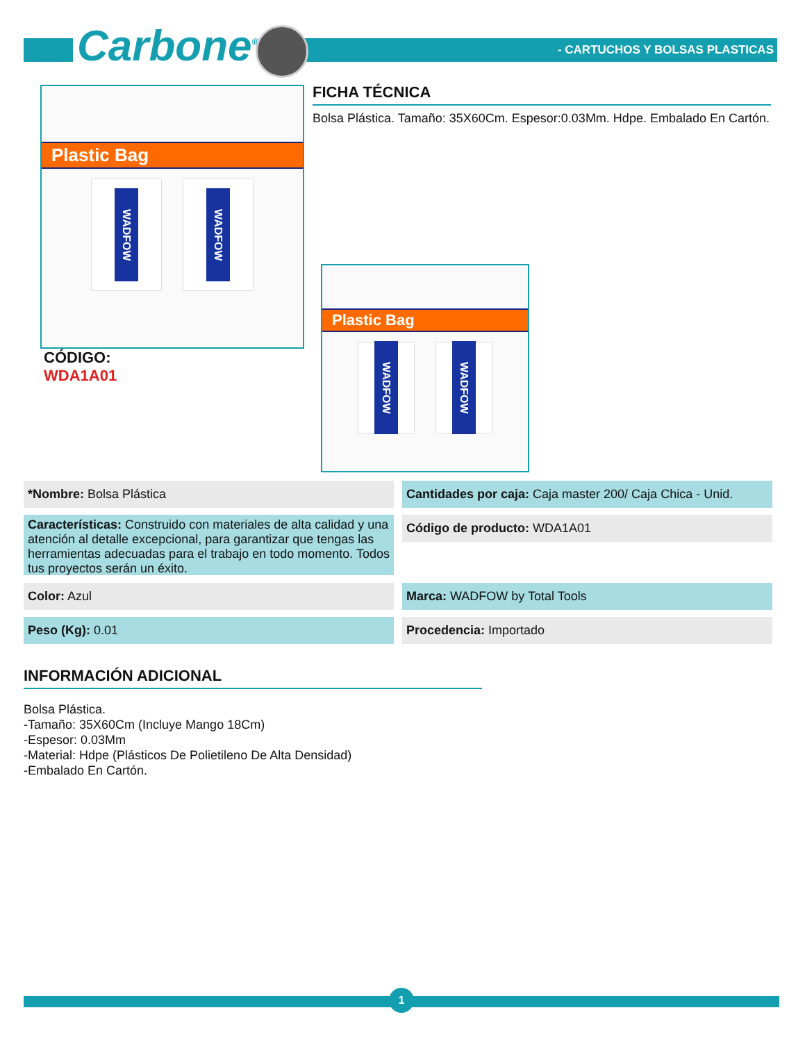Carbone<sup>®</sup> - CARTUCHOS Y BOLSAS PLASTICAS
Plastic Bag
WADFOW
WADFOW
CÓDIGO:
WDA1A01
FICHA TÉCNICA
Bolsa Plástica. Tamaño: 35X60Cm. Espesor:0.03Mm. Hdpe. Embalado En Cartón.
Plastic Bag
WADFOW
WADFOW
*Nombre: Bolsa Plástica
Cantidades por caja: Caja master 200/ Caja Chica - Unid.
Características: Construido con materiales de alta calidad y una atención al detalle excepcional, para garantizar que tengas las herramientas adecuadas para el trabajo en todo momento. Todos tus proyectos serán un éxito.
Código de producto: WDA1A01
Color: Azul Marca: WADFOW by Total Tools
Peso (Kg): 0.01 Procedencia: Importado
INFORMACIÓN ADICIONAL
Bolsa Plástica.
-Tamaño: 35X60Cm (Incluye Mango 18Cm)
-Espesor: 0.03Mm
-Material: Hdpe (Plásticos De Polietileno De Alta Densidad)
-Embalado En Cartón.
1